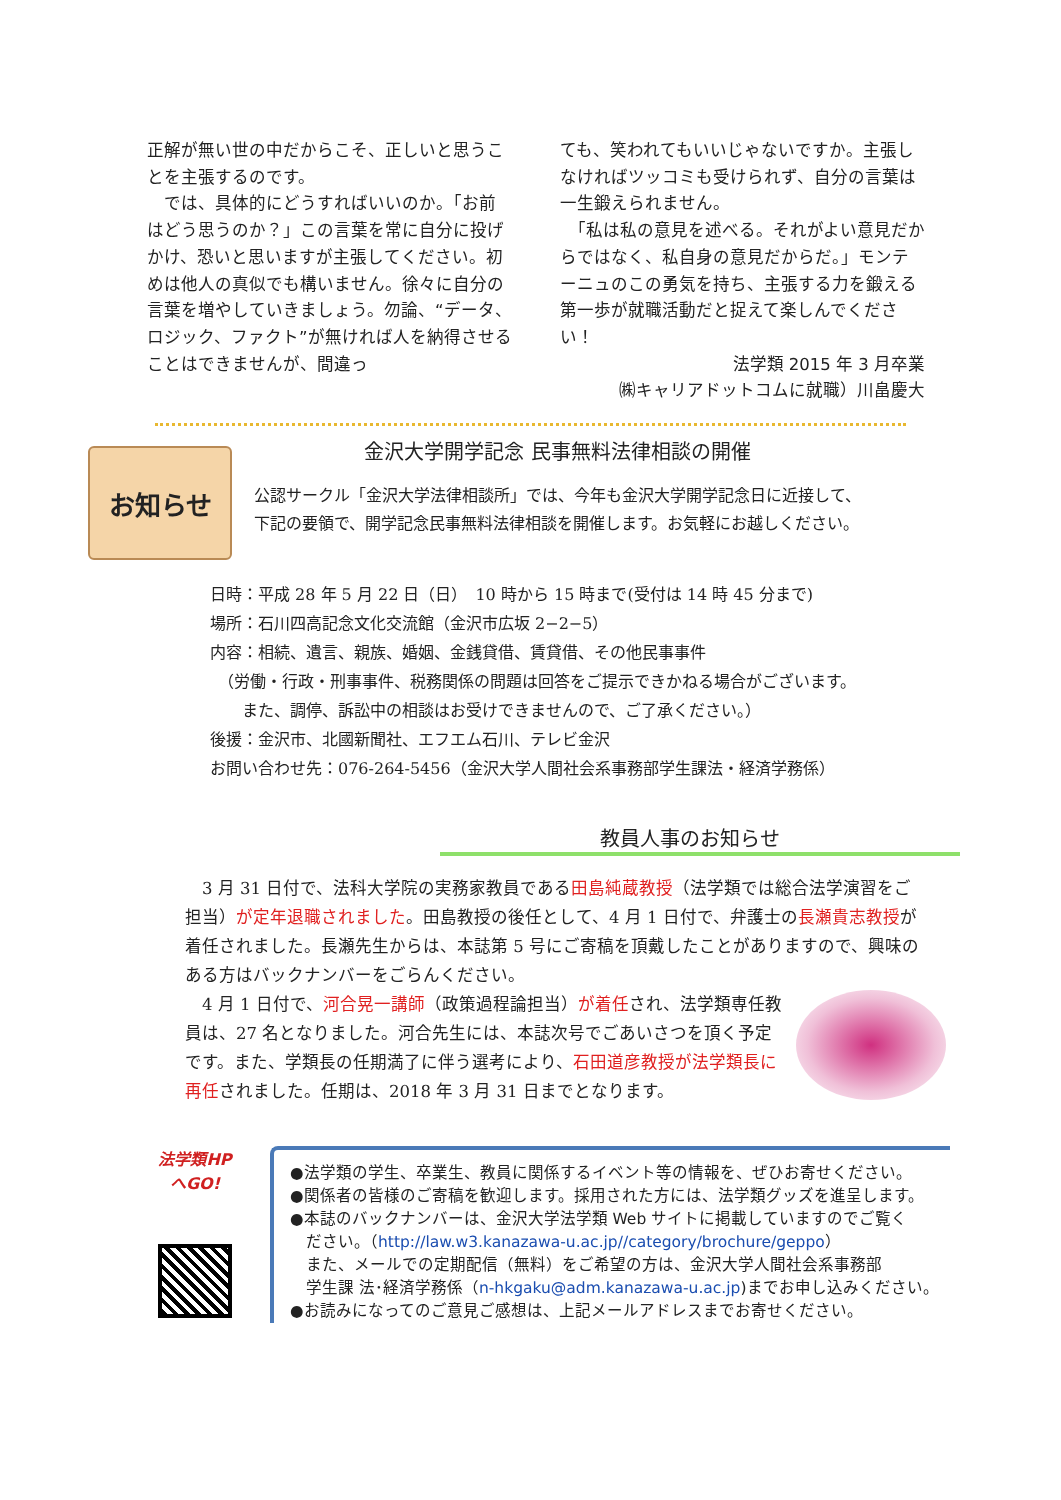正解が無い世の中だからこそ、正しいと思うことを主張するのです。
　では、具体的にどうすればいいのか。「お前はどう思うのか？」この言葉を常に自分に投げかけ、恐いと思いますが主張してください。初めは他人の真似でも構いません。徐々に自分の言葉を増やしていきましょう。勿論、“データ、ロジック、ファクト”が無ければ人を納得させることはできませんが、間違っ
ても、笑われてもいいじゃないですか。主張しなければツッコミも受けられず、自分の言葉は一生鍛えられません。
　「私は私の意見を述べる。それがよい意見だからではなく、私自身の意見だからだ。」モンテーニュのこの勇気を持ち、主張する力を鍛える第一歩が就職活動だと捉えて楽しんでください！
法学類 2015 年 3 月卒業
㈱キャリアドットコムに就職）川畠慶大
お知らせ
金沢大学開学記念 民事無料法律相談の開催
公認サークル「金沢大学法律相談所」では、今年も金沢大学開学記念日に近接して、
下記の要領で、開学記念民事無料法律相談を開催します。お気軽にお越しください。
日時：平成 28 年 5 月 22 日（日）　10 時から 15 時まで(受付は 14 時 45 分まで)
場所：石川四高記念文化交流館（金沢市広坂 2−2−5）
内容：相続、遺言、親族、婚姻、金銭貸借、賃貸借、その他民事事件
　（労働・行政・刑事事件、税務関係の問題は回答をご提示できかねる場合がございます。
　　また、調停、訴訟中の相談はお受けできませんので、ご了承ください。）
後援：金沢市、北國新聞社、エフエム石川、テレビ金沢
お問い合わせ先：076-264-5456（金沢大学人間社会系事務部学生課法・経済学務係）
教員人事のお知らせ
　3 月 31 日付で、法科大学院の実務家教員である田島純蔵教授（法学類では総合法学演習をご担当）が定年退職されました。田島教授の後任として、4 月 1 日付で、弁護士の長瀬貴志教授が着任されました。長瀬先生からは、本誌第 5 号にご寄稿を頂戴したことがありますので、興味のある方はバックナンバーをごらんください。
　4 月 1 日付で、河合晃一講師（政策過程論担当）が着任され、法学類専任教員は、27 名となりました。河合先生には、本誌次号でごあいさつを頂く予定です。また、学類長の任期満了に伴う選考により、石田道彦教授が法学類長に再任されました。任期は、2018 年 3 月 31 日までとなります。
法学類HP
へGO!
●法学類の学生、卒業生、教員に関係するイベント等の情報を、ぜひお寄せください。
●関係者の皆様のご寄稿を歓迎します。採用された方には、法学類グッズを進呈します。
●本誌のバックナンバーは、金沢大学法学類 Web サイトに掲載していますのでご覧く
　ださい。（http://law.w3.kanazawa-u.ac.jp//category/brochure/geppo）
　また、メールでの定期配信（無料）をご希望の方は、金沢大学人間社会系事務部
　学生課 法･経済学務係（n-hkgaku@adm.kanazawa-u.ac.jp)までお申し込みください。
●お読みになってのご意見ご感想は、上記メールアドレスまでお寄せください。